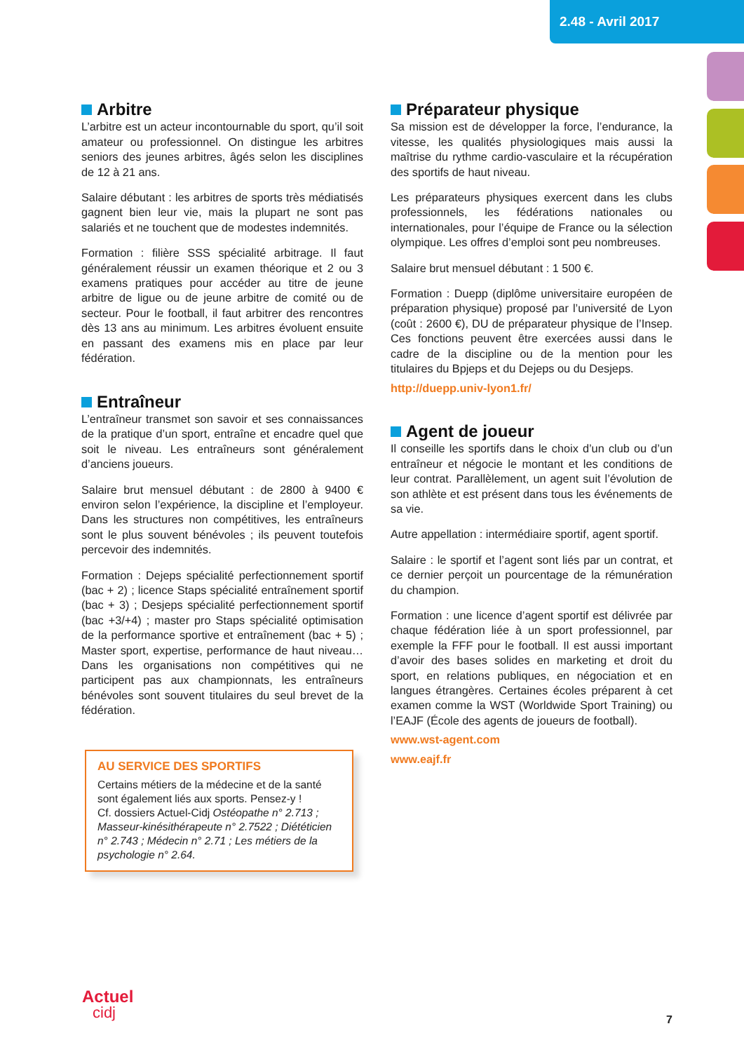2.48 - Avril 2017
Arbitre
L’arbitre est un acteur incontournable du sport, qu’il soit amateur ou professionnel. On distingue les arbitres seniors des jeunes arbitres, âgés selon les disciplines de 12 à 21 ans.
Salaire débutant : les arbitres de sports très médiatisés gagnent bien leur vie, mais la plupart ne sont pas salariés et ne touchent que de modestes indemnités.
Formation : filière SSS spécialité arbitrage. Il faut généralement réussir un examen théorique et 2 ou 3 examens pratiques pour accéder au titre de jeune arbitre de ligue ou de jeune arbitre de comité ou de secteur. Pour le football, il faut arbitrer des rencontres dès 13 ans au minimum. Les arbitres évoluent ensuite en passant des examens mis en place par leur fédération.
Entraîneur
L’entraîneur transmet son savoir et ses connaissances de la pratique d’un sport, entraîne et encadre quel que soit le niveau. Les entraîneurs sont généralement d’anciens joueurs.
Salaire brut mensuel débutant : de 2800 à 9400 € environ selon l’expérience, la discipline et l’employeur. Dans les structures non compétitives, les entraîneurs sont le plus souvent bénévoles ; ils peuvent toutefois percevoir des indemnités.
Formation : Dejeps spécialité perfectionnement sportif (bac + 2) ; licence Staps spécialité entraînement sportif (bac + 3) ; Desjeps spécialité perfectionnement sportif (bac +3/+4) ; master pro Staps spécialité optimisation de la performance sportive et entraînement (bac + 5) ; Master sport, expertise, performance de haut niveau… Dans les organisations non compétitives qui ne participent pas aux championnats, les entraîneurs bénévoles sont souvent titulaires du seul brevet de la fédération.
AU SERVICE DES SPORTIFS
Certains métiers de la médecine et de la santé sont également liés aux sports. Pensez-y !
Cf. dossiers Actuel-Cidj Ostéopathe n° 2.713 ; Masseur-kinésithérapeute n° 2.7522 ; Diététicien n° 2.743 ; Médecin n° 2.71 ; Les métiers de la psychologie n° 2.64.
Préparateur physique
Sa mission est de développer la force, l’endurance, la vitesse, les qualités physiologiques mais aussi la maîtrise du rythme cardio-vasculaire et la récupération des sportifs de haut niveau.
Les préparateurs physiques exercent dans les clubs professionnels, les fédérations nationales ou internationales, pour l’équipe de France ou la sélection olympique. Les offres d’emploi sont peu nombreuses.
Salaire brut mensuel débutant : 1 500 €.
Formation : Duepp (diplôme universitaire européen de préparation physique) proposé par l’université de Lyon (coût : 2600 €), DU de préparateur physique de l’Insep. Ces fonctions peuvent être exercées aussi dans le cadre de la discipline ou de la mention pour les titulaires du Bpjeps et du Dejeps ou du Desjeps.
http://duepp.univ-lyon1.fr/
Agent de joueur
Il conseille les sportifs dans le choix d’un club ou d’un entraîneur et négocie le montant et les conditions de leur contrat. Parallèlement, un agent suit l’évolution de son athlète et est présent dans tous les événements de sa vie.
Autre appellation : intermédiaire sportif, agent sportif.
Salaire : le sportif et l’agent sont liés par un contrat, et ce dernier perçoit un pourcentage de la rémunération du champion.
Formation : une licence d’agent sportif est délivrée par chaque fédération liée à un sport professionnel, par exemple la FFF pour le football. Il est aussi important d’avoir des bases solides en marketing et droit du sport, en relations publiques, en négociation et en langues étrangères. Certaines écoles préparent à cet examen comme la WST (Worldwide Sport Training) ou l’EAJF (École des agents de joueurs de football).
www.wst-agent.com
www.eajf.fr
Actuel
cidj
7